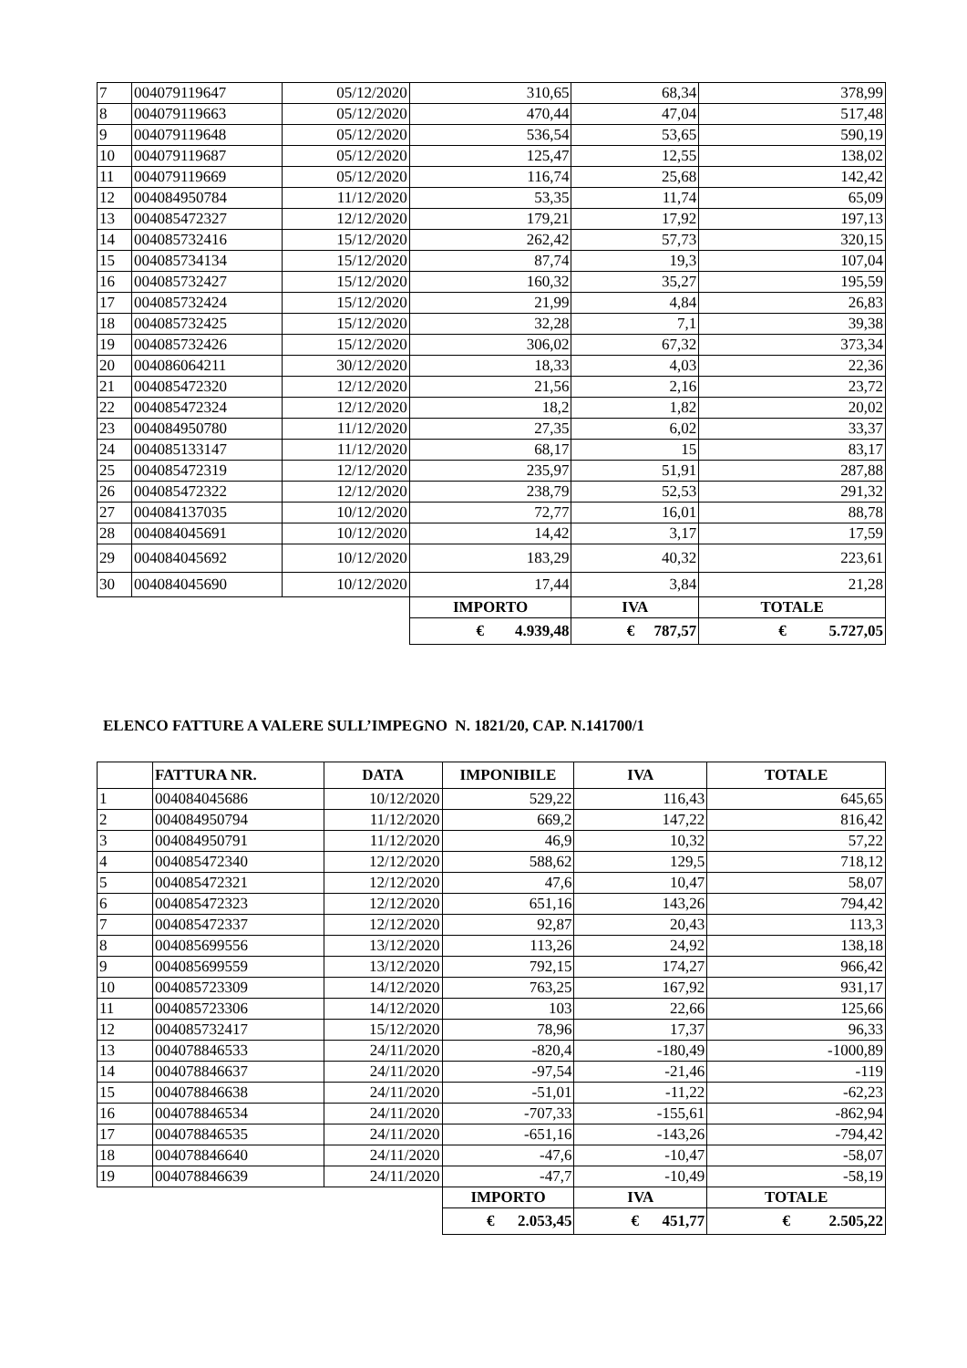| 7 | 004079119647 | 05/12/2020 | 310,65 | 68,34 | 378,99 |
| 8 | 004079119663 | 05/12/2020 | 470,44 | 47,04 | 517,48 |
| 9 | 004079119648 | 05/12/2020 | 536,54 | 53,65 | 590,19 |
| 10 | 004079119687 | 05/12/2020 | 125,47 | 12,55 | 138,02 |
| 11 | 004079119669 | 05/12/2020 | 116,74 | 25,68 | 142,42 |
| 12 | 004084950784 | 11/12/2020 | 53,35 | 11,74 | 65,09 |
| 13 | 004085472327 | 12/12/2020 | 179,21 | 17,92 | 197,13 |
| 14 | 004085732416 | 15/12/2020 | 262,42 | 57,73 | 320,15 |
| 15 | 004085734134 | 15/12/2020 | 87,74 | 19,3 | 107,04 |
| 16 | 004085732427 | 15/12/2020 | 160,32 | 35,27 | 195,59 |
| 17 | 004085732424 | 15/12/2020 | 21,99 | 4,84 | 26,83 |
| 18 | 004085732425 | 15/12/2020 | 32,28 | 7,1 | 39,38 |
| 19 | 004085732426 | 15/12/2020 | 306,02 | 67,32 | 373,34 |
| 20 | 004086064211 | 30/12/2020 | 18,33 | 4,03 | 22,36 |
| 21 | 004085472320 | 12/12/2020 | 21,56 | 2,16 | 23,72 |
| 22 | 004085472324 | 12/12/2020 | 18,2 | 1,82 | 20,02 |
| 23 | 004084950780 | 11/12/2020 | 27,35 | 6,02 | 33,37 |
| 24 | 004085133147 | 11/12/2020 | 68,17 | 15 | 83,17 |
| 25 | 004085472319 | 12/12/2020 | 235,97 | 51,91 | 287,88 |
| 26 | 004085472322 | 12/12/2020 | 238,79 | 52,53 | 291,32 |
| 27 | 004084137035 | 10/12/2020 | 72,77 | 16,01 | 88,78 |
| 28 | 004084045691 | 10/12/2020 | 14,42 | 3,17 | 17,59 |
| 29 | 004084045692 | 10/12/2020 | 183,29 | 40,32 | 223,61 |
| 30 | 004084045690 | 10/12/2020 | 17,44 | 3,84 | 21,28 |
| | | | IMPORTO | IVA | TOTALE |
| | | | € 4.939,48 | € 787,57 | € 5.727,05 |
ELENCO FATTURE A VALERE SULL’IMPEGNO N. 1821/20, CAP. N.141700/1
| | FATTURA NR. | DATA | IMPONIBILE | IVA | TOTALE |
| --- | --- | --- | --- | --- | --- |
| 1 | 004084045686 | 10/12/2020 | 529,22 | 116,43 | 645,65 |
| 2 | 004084950794 | 11/12/2020 | 669,2 | 147,22 | 816,42 |
| 3 | 004084950791 | 11/12/2020 | 46,9 | 10,32 | 57,22 |
| 4 | 004085472340 | 12/12/2020 | 588,62 | 129,5 | 718,12 |
| 5 | 004085472321 | 12/12/2020 | 47,6 | 10,47 | 58,07 |
| 6 | 004085472323 | 12/12/2020 | 651,16 | 143,26 | 794,42 |
| 7 | 004085472337 | 12/12/2020 | 92,87 | 20,43 | 113,3 |
| 8 | 004085699556 | 13/12/2020 | 113,26 | 24,92 | 138,18 |
| 9 | 004085699559 | 13/12/2020 | 792,15 | 174,27 | 966,42 |
| 10 | 004085723309 | 14/12/2020 | 763,25 | 167,92 | 931,17 |
| 11 | 004085723306 | 14/12/2020 | 103 | 22,66 | 125,66 |
| 12 | 004085732417 | 15/12/2020 | 78,96 | 17,37 | 96,33 |
| 13 | 004078846533 | 24/11/2020 | -820,4 | -180,49 | -1000,89 |
| 14 | 004078846637 | 24/11/2020 | -97,54 | -21,46 | -119 |
| 15 | 004078846638 | 24/11/2020 | -51,01 | -11,22 | -62,23 |
| 16 | 004078846534 | 24/11/2020 | -707,33 | -155,61 | -862,94 |
| 17 | 004078846535 | 24/11/2020 | -651,16 | -143,26 | -794,42 |
| 18 | 004078846640 | 24/11/2020 | -47,6 | -10,47 | -58,07 |
| 19 | 004078846639 | 24/11/2020 | -47,7 | -10,49 | -58,19 |
| | | | IMPORTO | IVA | TOTALE |
| | | | € 2.053,45 | € 451,77 | € 2.505,22 |